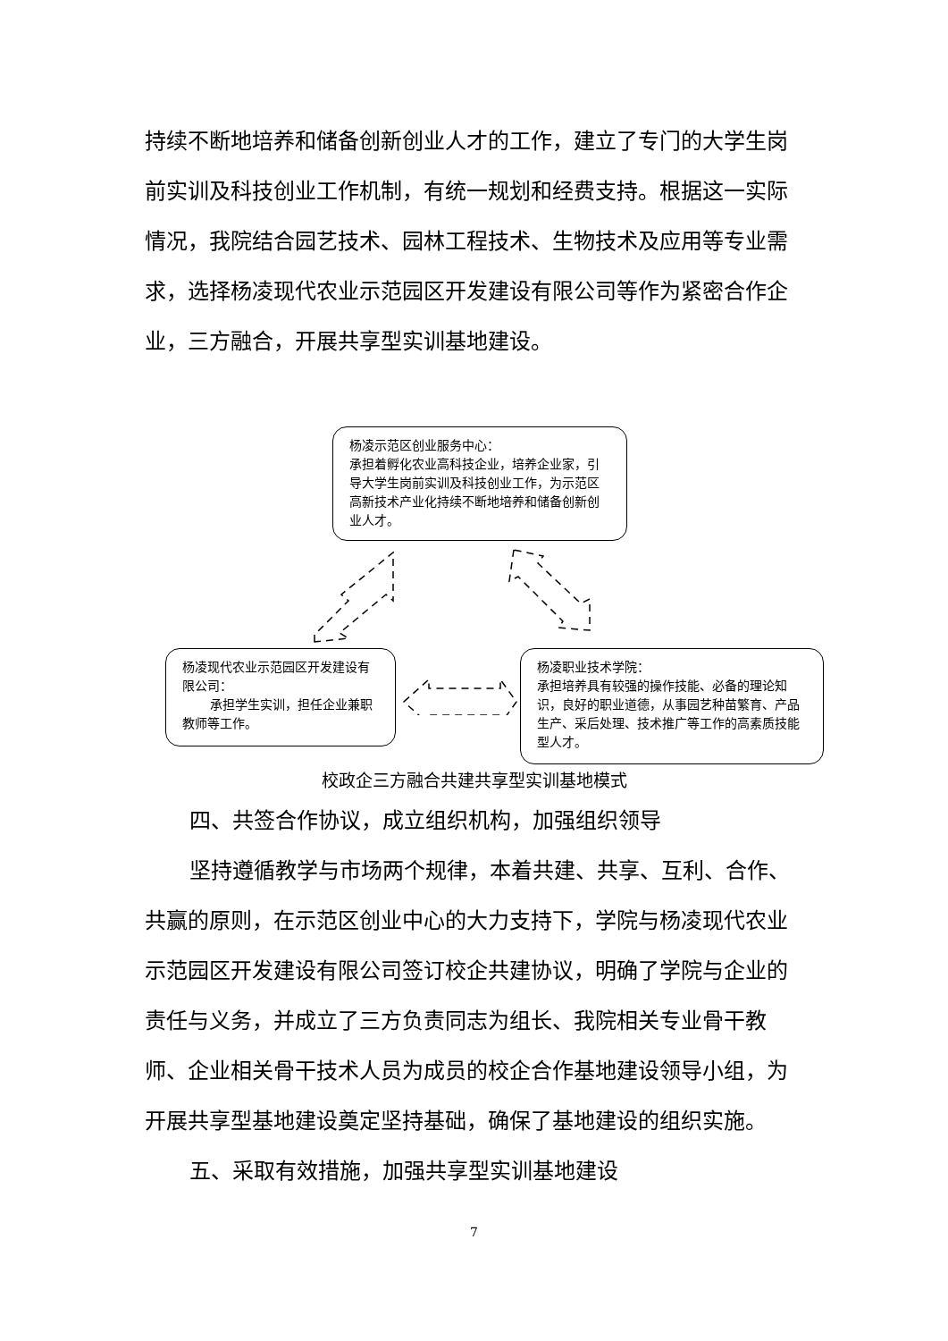持续不断地培养和储备创新创业人才的工作，建立了专门的大学生岗前实训及科技创业工作机制，有统一规划和经费支持。根据这一实际情况，我院结合园艺技术、园林工程技术、生物技术及应用等专业需求，选择杨凌现代农业示范园区开发建设有限公司等作为紧密合作企业，三方融合，开展共享型实训基地建设。
杨凌示范区创业服务中心：
承担着孵化农业高科技企业，培养企业家，引导大学生岗前实训及科技创业工作，为示范区高新技术产业化持续不断地培养和储备创新创业人才。
杨凌现代农业示范园区开发建设有限公司：
承担学生实训，担任企业兼职教师等工作。
杨凌职业技术学院：
承担培养具有较强的操作技能、必备的理论知识，良好的职业道德，从事园艺种苗繁育、产品生产、采后处理、技术推广等工作的高素质技能型人才。
校政企三方融合共建共享型实训基地模式
四、共签合作协议，成立组织机构，加强组织领导
坚持遵循教学与市场两个规律，本着共建、共享、互利、合作、共赢的原则，在示范区创业中心的大力支持下，学院与杨凌现代农业示范园区开发建设有限公司签订校企共建协议，明确了学院与企业的责任与义务，并成立了三方负责同志为组长、我院相关专业骨干教师、企业相关骨干技术人员为成员的校企合作基地建设领导小组，为开展共享型基地建设奠定坚持基础，确保了基地建设的组织实施。
五、采取有效措施，加强共享型实训基地建设
7